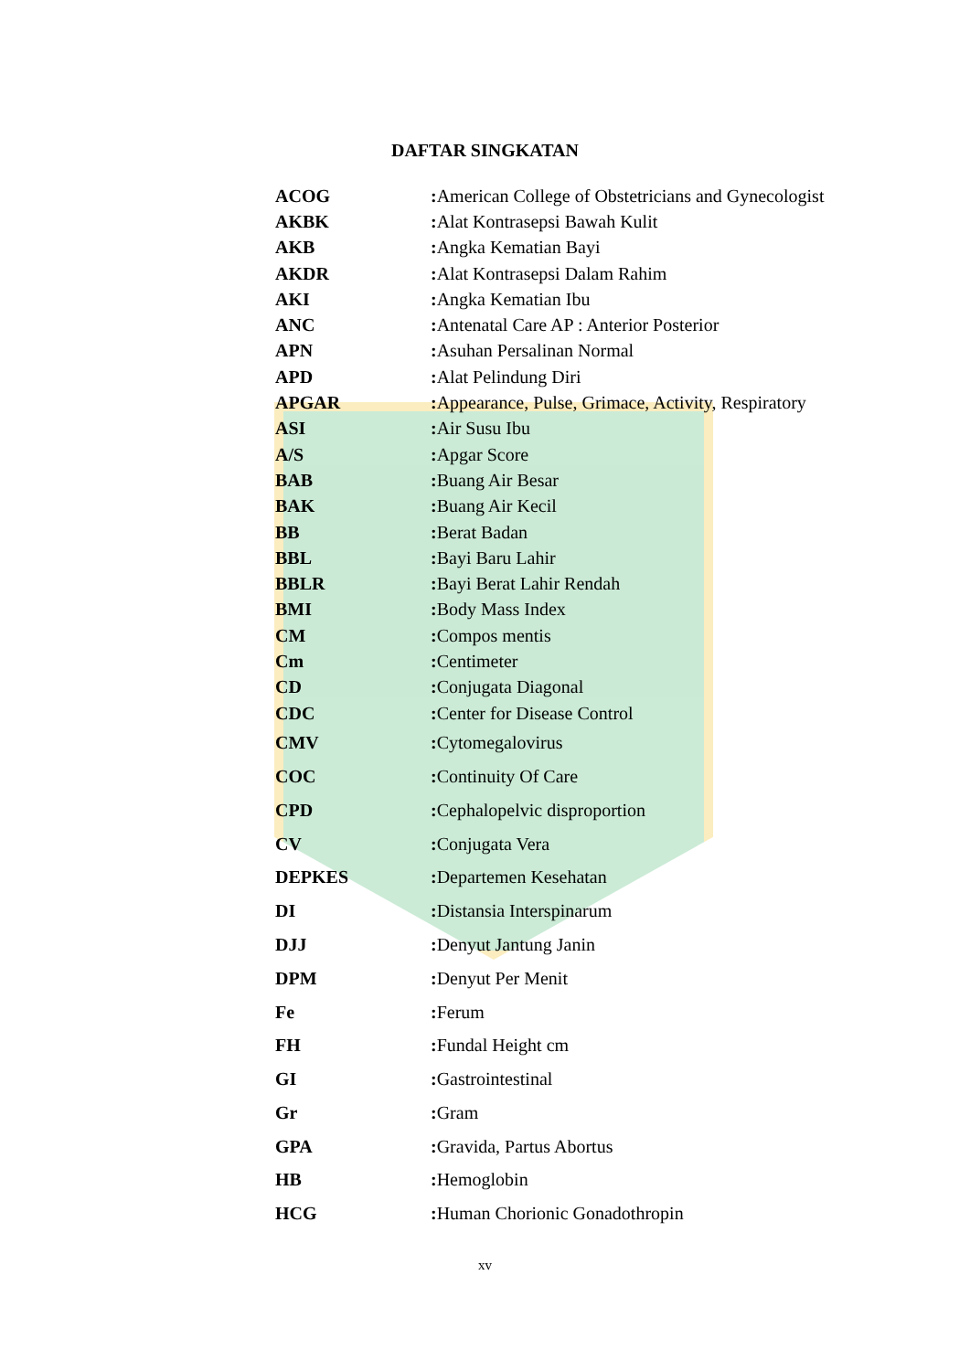DAFTAR SINGKATAN
| ACOG | : American College of Obstetricians and Gynecologist |
| AKBK | : Alat Kontrasepsi Bawah Kulit |
| AKB | : Angka Kematian Bayi |
| AKDR | : Alat Kontrasepsi Dalam Rahim |
| AKI | : Angka Kematian Ibu |
| ANC | : Antenatal Care AP : Anterior Posterior |
| APN | : Asuhan Persalinan Normal |
| APD | : Alat Pelindung Diri |
| APGAR | : Appearance, Pulse, Grimace, Activity, Respiratory |
| ASI | : Air Susu Ibu |
| A/S | : Apgar Score |
| BAB | : Buang Air Besar |
| BAK | : Buang Air Kecil |
| BB | : Berat Badan |
| BBL | : Bayi Baru Lahir |
| BBLR | : Bayi Berat Lahir Rendah |
| BMI | : Body Mass Index |
| CM | : Compos mentis |
| Cm | : Centimeter |
| CD | : Conjugata Diagonal |
| CDC | : Center for Disease Control |
| CMV | : Cytomegalovirus |
| COC | : Continuity Of Care |
| CPD | : Cephalopelvic disproportion |
| CV | : Conjugata Vera |
| DEPKES | : Departemen Kesehatan |
| DI | : Distansia Interspinarum |
| DJJ | : Denyut Jantung Janin |
| DPM | : Denyut Per Menit |
| Fe | : Ferum |
| FH | : Fundal Height cm |
| GI | : Gastrointestinal |
| Gr | : Gram |
| GPA | : Gravida, Partus Abortus |
| HB | : Hemoglobin |
| HCG | : Human Chorionic Gonadothropin |
xv